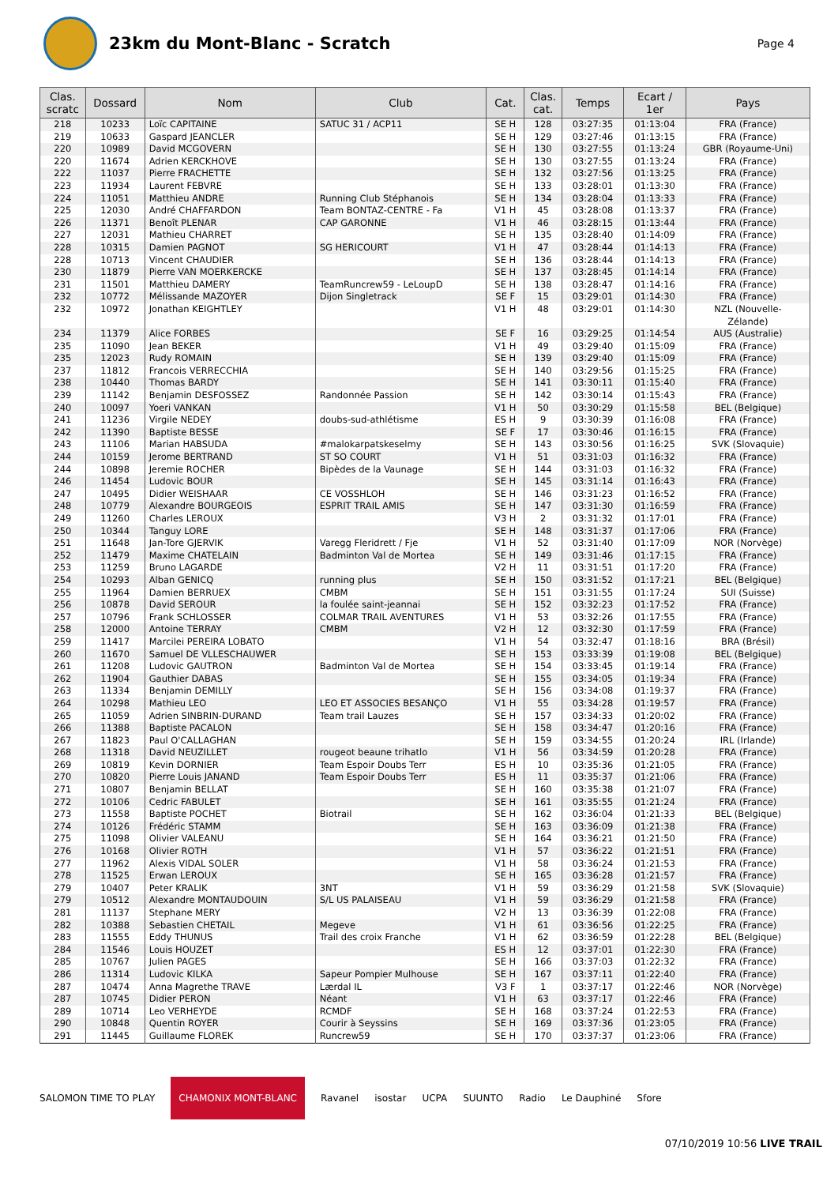23km du Mont-Blanc - Scratch
Page 4
| Clas. scratc | Dossard | Nom | Club | Cat. | Clas. cat. | Temps | Ecart / 1er | Pays |
| --- | --- | --- | --- | --- | --- | --- | --- | --- |
| 218 | 10233 | Loïc CAPITAINE | SATUC 31 / ACP11 | SE H | 128 | 03:27:35 | 01:13:04 | FRA (France) |
| 219 | 10633 | Gaspard JEANCLER | | SE H | 129 | 03:27:46 | 01:13:15 | FRA (France) |
| 220 | 10989 | David MCGOVERN | | SE H | 130 | 03:27:55 | 01:13:24 | GBR (Royaume-Uni) |
| 220 | 11674 | Adrien KERCKHOVE | | SE H | 130 | 03:27:55 | 01:13:24 | FRA (France) |
| 222 | 11037 | Pierre FRACHETTE | | SE H | 132 | 03:27:56 | 01:13:25 | FRA (France) |
| 223 | 11934 | Laurent FEBVRE | | SE H | 133 | 03:28:01 | 01:13:30 | FRA (France) |
| 224 | 11051 | Matthieu ANDRE | Running Club Stéphanois | SE H | 134 | 03:28:04 | 01:13:33 | FRA (France) |
| 225 | 12030 | André CHAFFARDON | Team BONTAZ-CENTRE - Fa | V1 H | 45 | 03:28:08 | 01:13:37 | FRA (France) |
| 226 | 11371 | Benoît PLENAR | CAP GARONNE | V1 H | 46 | 03:28:15 | 01:13:44 | FRA (France) |
| 227 | 12031 | Mathieu CHARRET | | SE H | 135 | 03:28:40 | 01:14:09 | FRA (France) |
| 228 | 10315 | Damien PAGNOT | SG HERICOURT | V1 H | 47 | 03:28:44 | 01:14:13 | FRA (France) |
| 228 | 10713 | Vincent CHAUDIER | | SE H | 136 | 03:28:44 | 01:14:13 | FRA (France) |
| 230 | 11879 | Pierre VAN MOERKERCKE | | SE H | 137 | 03:28:45 | 01:14:14 | FRA (France) |
| 231 | 11501 | Matthieu DAMERY | TeamRuncrew59 - LeLoupD | SE H | 138 | 03:28:47 | 01:14:16 | FRA (France) |
| 232 | 10772 | Mélissande MAZOYER | Dijon Singletrack | SE F | 15 | 03:29:01 | 01:14:30 | FRA (France) |
| 232 | 10972 | Jonathan KEIGHTLEY | | V1 H | 48 | 03:29:01 | 01:14:30 | NZL (Nouvelle- Zélande) |
| 234 | 11379 | Alice FORBES | | SE F | 16 | 03:29:25 | 01:14:54 | AUS (Australie) |
| 235 | 11090 | Jean BEKER | | V1 H | 49 | 03:29:40 | 01:15:09 | FRA (France) |
| 235 | 12023 | Rudy ROMAIN | | SE H | 139 | 03:29:40 | 01:15:09 | FRA (France) |
| 237 | 11812 | Francois VERRECCHIA | | SE H | 140 | 03:29:56 | 01:15:25 | FRA (France) |
| 238 | 10440 | Thomas BARDY | | SE H | 141 | 03:30:11 | 01:15:40 | FRA (France) |
| 239 | 11142 | Benjamin DESFOSSEZ | Randonnée Passion | SE H | 142 | 03:30:14 | 01:15:43 | FRA (France) |
| 240 | 10097 | Yoeri VANKAN | | V1 H | 50 | 03:30:29 | 01:15:58 | BEL (Belgique) |
| 241 | 11236 | Virgile NEDEY | doubs-sud-athlétisme | ES H | 9 | 03:30:39 | 01:16:08 | FRA (France) |
| 242 | 11390 | Baptiste BESSE | | SE F | 17 | 03:30:46 | 01:16:15 | FRA (France) |
| 243 | 11106 | Marian HABSUDA | #malokarpatskeselmy | SE H | 143 | 03:30:56 | 01:16:25 | SVK (Slovaquie) |
| 244 | 10159 | Jerome BERTRAND | ST SO COURT | V1 H | 51 | 03:31:03 | 01:16:32 | FRA (France) |
| 244 | 10898 | Jeremie ROCHER | Bipèdes de la Vaunage | SE H | 144 | 03:31:03 | 01:16:32 | FRA (France) |
| 246 | 11454 | Ludovic BOUR | | SE H | 145 | 03:31:14 | 01:16:43 | FRA (France) |
| 247 | 10495 | Didier WEISHAAR | CE VOSSHLOH | SE H | 146 | 03:31:23 | 01:16:52 | FRA (France) |
| 248 | 10779 | Alexandre BOURGEOIS | ESPRIT TRAIL AMIS | SE H | 147 | 03:31:30 | 01:16:59 | FRA (France) |
| 249 | 11260 | Charles LEROUX | | V3 H | 2 | 03:31:32 | 01:17:01 | FRA (France) |
| 250 | 10344 | Tanguy LORE | | SE H | 148 | 03:31:37 | 01:17:06 | FRA (France) |
| 251 | 11648 | Jan-Tore GJERVIK | Varegg Fleridrett / Fje | V1 H | 52 | 03:31:40 | 01:17:09 | NOR (Norvège) |
| 252 | 11479 | Maxime CHATELAIN | Badminton Val de Mortea | SE H | 149 | 03:31:46 | 01:17:15 | FRA (France) |
| 253 | 11259 | Bruno LAGARDE | | V2 H | 11 | 03:31:51 | 01:17:20 | FRA (France) |
| 254 | 10293 | Alban GENICQ | running plus | SE H | 150 | 03:31:52 | 01:17:21 | BEL (Belgique) |
| 255 | 11964 | Damien BERRUEX | CMBM | SE H | 151 | 03:31:55 | 01:17:24 | SUI (Suisse) |
| 256 | 10878 | David SEROUR | la foulée saint-jeannai | SE H | 152 | 03:32:23 | 01:17:52 | FRA (France) |
| 257 | 10796 | Frank SCHLOSSER | COLMAR TRAIL AVENTURES | V1 H | 53 | 03:32:26 | 01:17:55 | FRA (France) |
| 258 | 12000 | Antoine TERRAY | CMBM | V2 H | 12 | 03:32:30 | 01:17:59 | FRA (France) |
| 259 | 11417 | Marcilei PEREIRA LOBATO | | V1 H | 54 | 03:32:47 | 01:18:16 | BRA (Brésil) |
| 260 | 11670 | Samuel DE VLLESCHAUWER | | SE H | 153 | 03:33:39 | 01:19:08 | BEL (Belgique) |
| 261 | 11208 | Ludovic GAUTRON | Badminton Val de Mortea | SE H | 154 | 03:33:45 | 01:19:14 | FRA (France) |
| 262 | 11904 | Gauthier DABAS | | SE H | 155 | 03:34:05 | 01:19:34 | FRA (France) |
| 263 | 11334 | Benjamin DEMILLY | | SE H | 156 | 03:34:08 | 01:19:37 | FRA (France) |
| 264 | 10298 | Mathieu LEO | LEO ET ASSOCIES BESANÇO | V1 H | 55 | 03:34:28 | 01:19:57 | FRA (France) |
| 265 | 11059 | Adrien SINBRIN-DURAND | Team trail Lauzes | SE H | 157 | 03:34:33 | 01:20:02 | FRA (France) |
| 266 | 11388 | Baptiste PACALON | | SE H | 158 | 03:34:47 | 01:20:16 | FRA (France) |
| 267 | 11823 | Paul O'CALLAGHAN | | SE H | 159 | 03:34:55 | 01:20:24 | IRL (Irlande) |
| 268 | 11318 | David NEUZILLET | rougeot beaune trihatlo | V1 H | 56 | 03:34:59 | 01:20:28 | FRA (France) |
| 269 | 10819 | Kevin DORNIER | Team Espoir Doubs Terr | ES H | 10 | 03:35:36 | 01:21:05 | FRA (France) |
| 270 | 10820 | Pierre Louis JANAND | Team Espoir Doubs Terr | ES H | 11 | 03:35:37 | 01:21:06 | FRA (France) |
| 271 | 10807 | Benjamin BELLAT | | SE H | 160 | 03:35:38 | 01:21:07 | FRA (France) |
| 272 | 10106 | Cedric FABULET | | SE H | 161 | 03:35:55 | 01:21:24 | FRA (France) |
| 273 | 11558 | Baptiste POCHET | Biotrail | SE H | 162 | 03:36:04 | 01:21:33 | BEL (Belgique) |
| 274 | 10126 | Frédéric STAMM | | SE H | 163 | 03:36:09 | 01:21:38 | FRA (France) |
| 275 | 11098 | Olivier VALEANU | | SE H | 164 | 03:36:21 | 01:21:50 | FRA (France) |
| 276 | 10168 | Olivier ROTH | | V1 H | 57 | 03:36:22 | 01:21:51 | FRA (France) |
| 277 | 11962 | Alexis VIDAL SOLER | | V1 H | 58 | 03:36:24 | 01:21:53 | FRA (France) |
| 278 | 11525 | Erwan LEROUX | | SE H | 165 | 03:36:28 | 01:21:57 | FRA (France) |
| 279 | 10407 | Peter KRALIK | 3NT | V1 H | 59 | 03:36:29 | 01:21:58 | SVK (Slovaquie) |
| 279 | 10512 | Alexandre MONTAUDOUIN | S/L US PALAISEAU | V1 H | 59 | 03:36:29 | 01:21:58 | FRA (France) |
| 281 | 11137 | Stephane MERY | | V2 H | 13 | 03:36:39 | 01:22:08 | FRA (France) |
| 282 | 10388 | Sebastien CHETAIL | Megeve | V1 H | 61 | 03:36:56 | 01:22:25 | FRA (France) |
| 283 | 11555 | Eddy THUNUS | Trail des croix Franche | V1 H | 62 | 03:36:59 | 01:22:28 | BEL (Belgique) |
| 284 | 11546 | Louis HOUZET | | ES H | 12 | 03:37:01 | 01:22:30 | FRA (France) |
| 285 | 10767 | Julien PAGES | | SE H | 166 | 03:37:03 | 01:22:32 | FRA (France) |
| 286 | 11314 | Ludovic KILKA | Sapeur Pompier Mulhouse | SE H | 167 | 03:37:11 | 01:22:40 | FRA (France) |
| 287 | 10474 | Anna Magrethe TRAVE | Lærdal IL | V3 F | 1 | 03:37:17 | 01:22:46 | NOR (Norvège) |
| 287 | 10745 | Didier PERON | Néant | V1 H | 63 | 03:37:17 | 01:22:46 | FRA (France) |
| 289 | 10714 | Leo VERHEYDE | RCMDF | SE H | 168 | 03:37:24 | 01:22:53 | FRA (France) |
| 290 | 10848 | Quentin ROYER | Courir à Seyssins | SE H | 169 | 03:37:36 | 01:23:05 | FRA (France) |
| 291 | 11445 | Guillaume FLOREK | Runcrew59 | SE H | 170 | 03:37:37 | 01:23:06 | FRA (France) |
SALOMON TIME TO PLAY CHAMONIX MONT-BLANC Ravanel isostar UCPA SUUNTO Radio Le Dauphiné Sfore
07/10/2019 10:56 LIVE TRAIL